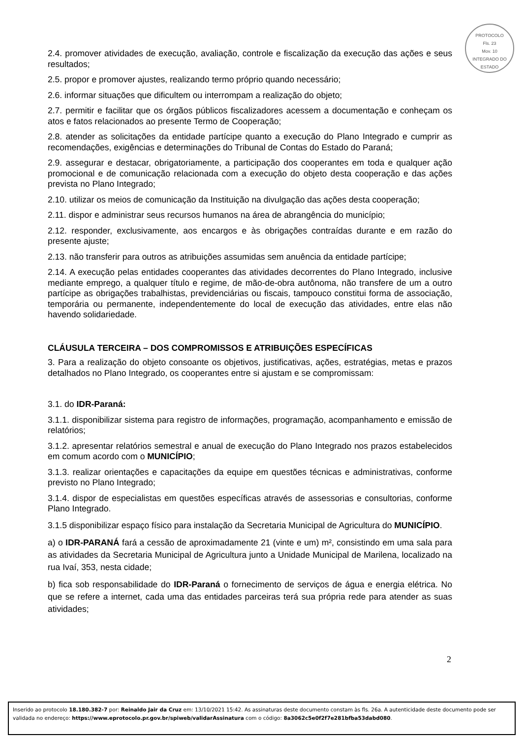PROTOCOLO
Fls. 23
Mov. 10
INTEGRADO DO ESTADO
2.4. promover atividades de execução, avaliação, controle e fiscalização da execução das ações e seus resultados;
2.5. propor e promover ajustes, realizando termo próprio quando necessário;
2.6. informar situações que dificultem ou interrompam a realização do objeto;
2.7. permitir e facilitar que os órgãos públicos fiscalizadores acessem a documentação e conheçam os atos e fatos relacionados ao presente Termo de Cooperação;
2.8. atender as solicitações da entidade partícipe quanto a execução do Plano Integrado e cumprir as recomendações, exigências e determinações do Tribunal de Contas do Estado do Paraná;
2.9. assegurar e destacar, obrigatoriamente, a participação dos cooperantes em toda e qualquer ação promocional e de comunicação relacionada com a execução do objeto desta cooperação e das ações prevista no Plano Integrado;
2.10. utilizar os meios de comunicação da Instituição na divulgação das ações desta cooperação;
2.11. dispor e administrar seus recursos humanos na área de abrangência do município;
2.12. responder, exclusivamente, aos encargos e às obrigações contraídas durante e em razão do presente ajuste;
2.13. não transferir para outros as atribuições assumidas sem anuência da entidade partícipe;
2.14. A execução pelas entidades cooperantes das atividades decorrentes do Plano Integrado, inclusive mediante emprego, a qualquer título e regime, de mão-de-obra autônoma, não transfere de um a outro partícipe as obrigações trabalhistas, previdenciárias ou fiscais, tampouco constitui forma de associação, temporária ou permanente, independentemente do local de execução das atividades, entre elas não havendo solidariedade.
CLÁUSULA TERCEIRA – DOS COMPROMISSOS E ATRIBUIÇÕES ESPECÍFICAS
3. Para a realização do objeto consoante os objetivos, justificativas, ações, estratégias, metas e prazos detalhados no Plano Integrado, os cooperantes entre si ajustam e se compromissam:
3.1. do IDR-Paraná:
3.1.1. disponibilizar sistema para registro de informações, programação, acompanhamento e emissão de relatórios;
3.1.2. apresentar relatórios semestral e anual de execução do Plano Integrado nos prazos estabelecidos em comum acordo com o MUNICÍPIO;
3.1.3. realizar orientações e capacitações da equipe em questões técnicas e administrativas, conforme previsto no Plano Integrado;
3.1.4. dispor de especialistas em questões específicas através de assessorias e consultorias, conforme Plano Integrado.
3.1.5 disponibilizar espaço físico para instalação da Secretaria Municipal de Agricultura do MUNICÍPIO.
a) o IDR-PARANÁ fará a cessão de aproximadamente 21 (vinte e um) m², consistindo em uma sala para as atividades da Secretaria Municipal de Agricultura junto a Unidade Municipal de Marilena, localizado na rua Ivaí, 353, nesta cidade;
b) fica sob responsabilidade do IDR-Paraná o fornecimento de serviços de água e energia elétrica. No que se refere a internet, cada uma das entidades parceiras terá sua própria rede para atender as suas atividades;
2
Inserido ao protocolo 18.180.382-7 por: Reinaldo Jair da Cruz em: 13/10/2021 15:42. As assinaturas deste documento constam às fls. 26a. A autenticidade deste documento pode ser validada no endereço: https://www.eprotocolo.pr.gov.br/spiweb/validarAssinatura com o código: 8a3062c5e0f2f7e281bfba53dabd080.